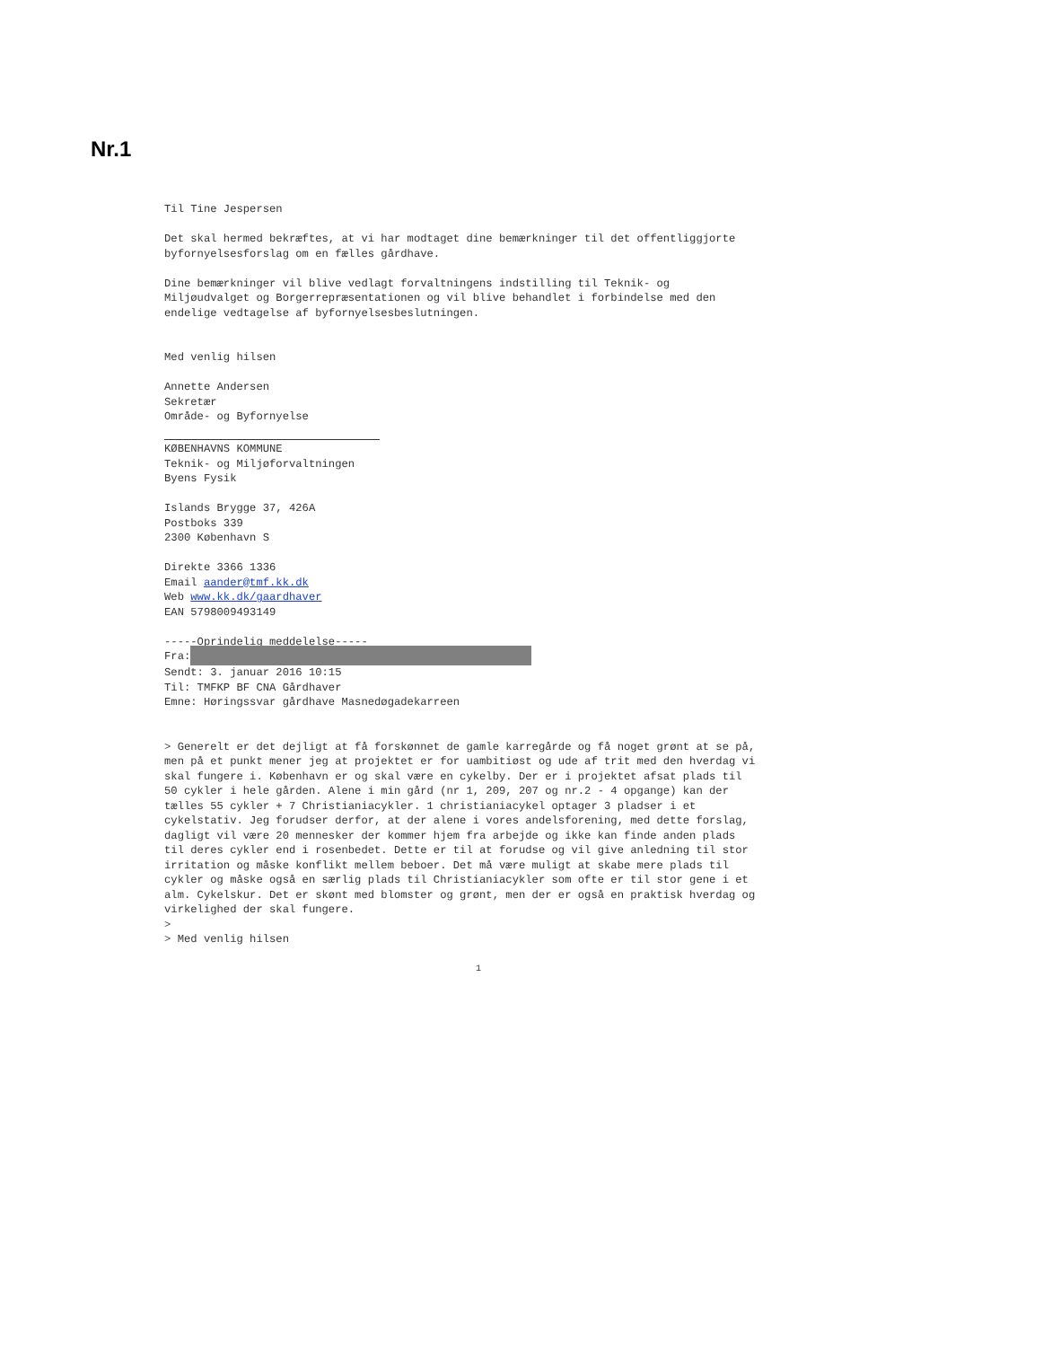Nr.1
Til Tine Jespersen
Det skal hermed bekræftes, at vi har modtaget dine bemærkninger til det offentliggjorte
byfornyelsesforslag om en fælles gårdhave.
Dine bemærkninger vil blive vedlagt forvaltningens indstilling til Teknik- og
Miljøudvalget og Borgerrepræsentationen og vil blive behandlet i forbindelse med den
endelige vedtagelse af byfornyelsesbeslutningen.
Med venlig hilsen
Annette Andersen
Sekretær
Område- og Byfornyelse
KØBENHAVNS KOMMUNE
Teknik- og Miljøforvaltningen
Byens Fysik
Islands Brygge 37, 426A
Postboks 339
2300 København S
Direkte 3366 1336
Email aander@tmf.kk.dk
Web www.kk.dk/gaardhaver
EAN 5798009493149
-----Oprindelig meddelelse-----
Fra:
Sendt: 3. januar 2016 10:15
Til: TMFKP BF CNA Gårdhaver
Emne: Høringssvar gårdhave Masnedøgadekarreen
> Generelt er det dejligt at få forskønnet de gamle karregårde og få noget grønt at se på,
men på et punkt mener jeg at projektet er for uambitiøst og ude af trit med den hverdag vi
skal fungere i. København er og skal være en cykelby. Der er i projektet afsat plads til
50 cykler i hele gården. Alene i min gård (nr 1, 209, 207 og nr.2 - 4 opgange) kan der
tælles 55 cykler + 7 Christianiacykler. 1 christianiacykel optager 3 pladser i et
cykelstativ. Jeg forudser derfor, at der alene i vores andelsforening, med dette forslag,
dagligt vil være 20 mennesker der kommer hjem fra arbejde og ikke kan finde anden plads
til deres cykler end i rosenbedet. Dette er til at forudse og vil give anledning til stor
irritation og måske konflikt mellem beboer. Det må være muligt at skabe mere plads til
cykler og måske også en særlig plads til Christianiacykler som ofte er til stor gene i et
alm. Cykelskur. Det er skønt med blomster og grønt, men der er også en praktisk hverdag og
virkelighed der skal fungere.
>
> Med venlig hilsen
1